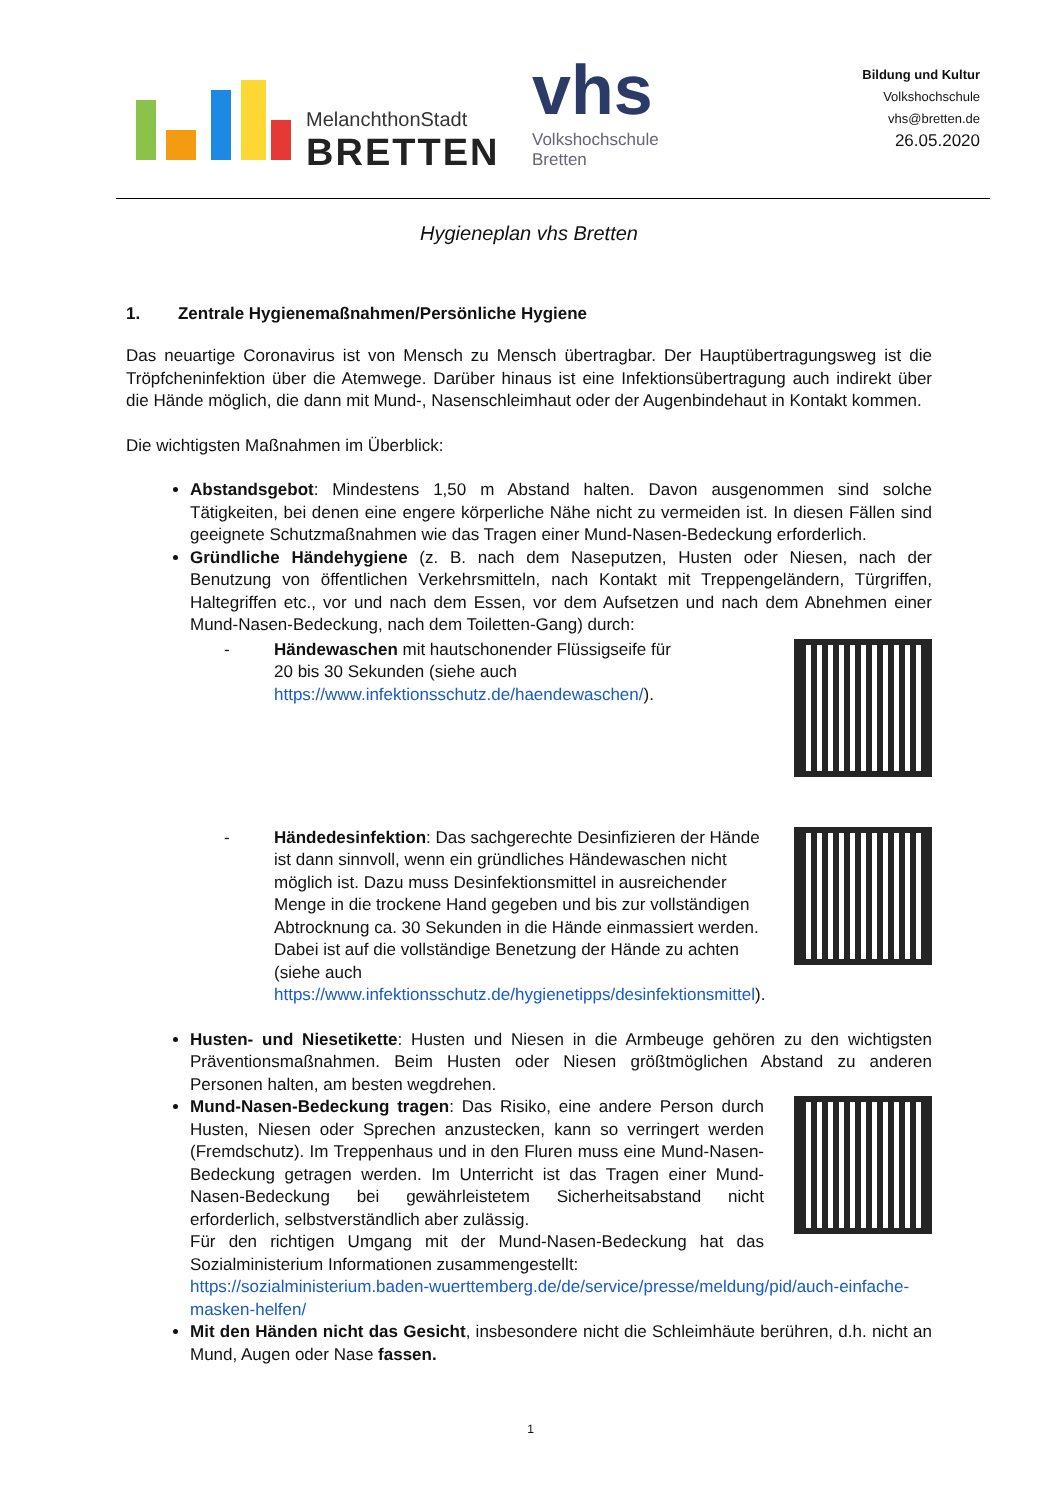MelanchthonStadt
BRETTEN
vhs
Volkshochschule
Bretten
Bildung und Kultur
Volkshochschule
vhs@bretten.de
26.05.2020
Hygieneplan vhs Bretten
1. Zentrale Hygienemaßnahmen/Persönliche Hygiene
Das neuartige Coronavirus ist von Mensch zu Mensch übertragbar. Der Hauptübertragungsweg ist die Tröpfcheninfektion über die Atemwege. Darüber hinaus ist eine Infektionsübertragung auch indirekt über die Hände möglich, die dann mit Mund-, Nasenschleimhaut oder der Augenbindehaut in Kontakt kommen.
Die wichtigsten Maßnahmen im Überblick:
Abstandsgebot: Mindestens 1,50 m Abstand halten. Davon ausgenommen sind solche Tätigkeiten, bei denen eine engere körperliche Nähe nicht zu vermeiden ist. In diesen Fällen sind geeignete Schutzmaßnahmen wie das Tragen einer Mund-Nasen-Bedeckung erforderlich.
Gründliche Händehygiene (z. B. nach dem Naseputzen, Husten oder Niesen, nach der Benutzung von öffentlichen Verkehrsmitteln, nach Kontakt mit Treppengeländern, Türgriffen, Haltegriffen etc., vor und nach dem Essen, vor dem Aufsetzen und nach dem Abnehmen einer Mund-Nasen-Bedeckung, nach dem Toiletten-Gang) durch:
- Händewaschen mit hautschonender Flüssigseife für
20 bis 30 Sekunden (siehe auch
https://www.infektionsschutz.de/haendewaschen/).
- Händedesinfektion: Das sachgerechte Desinfizieren der Hände ist dann sinnvoll, wenn ein gründliches Händewaschen nicht möglich ist. Dazu muss Desinfektionsmittel in ausreichender Menge in die trockene Hand gegeben und bis zur vollständigen Abtrocknung ca. 30 Sekunden in die Hände einmassiert werden. Dabei ist auf die vollständige Benetzung der Hände zu achten (siehe auch https://www.infektionsschutz.de/hygienetipps/desinfektionsmittel).
Husten- und Niesetikette: Husten und Niesen in die Armbeuge gehören zu den wichtigsten Präventionsmaßnahmen. Beim Husten oder Niesen größtmöglichen Abstand zu anderen Personen halten, am besten wegdrehen.
Mund-Nasen-Bedeckung tragen: Das Risiko, eine andere Person durch Husten, Niesen oder Sprechen anzustecken, kann so verringert werden (Fremdschutz). Im Treppenhaus und in den Fluren muss eine Mund-Nasen-Bedeckung getragen werden. Im Unterricht ist das Tragen einer Mund-Nasen-Bedeckung bei gewährleistetem Sicherheitsabstand nicht erforderlich, selbstverständlich aber zulässig.
Für den richtigen Umgang mit der Mund-Nasen-Bedeckung hat das Sozialministerium Informationen zusammengestellt:
https://sozialministerium.baden-wuerttemberg.de/de/service/presse/meldung/pid/auch-einfache-masken-helfen/
Mit den Händen nicht das Gesicht, insbesondere nicht die Schleimhäute berühren, d.h. nicht an Mund, Augen oder Nase fassen.
1